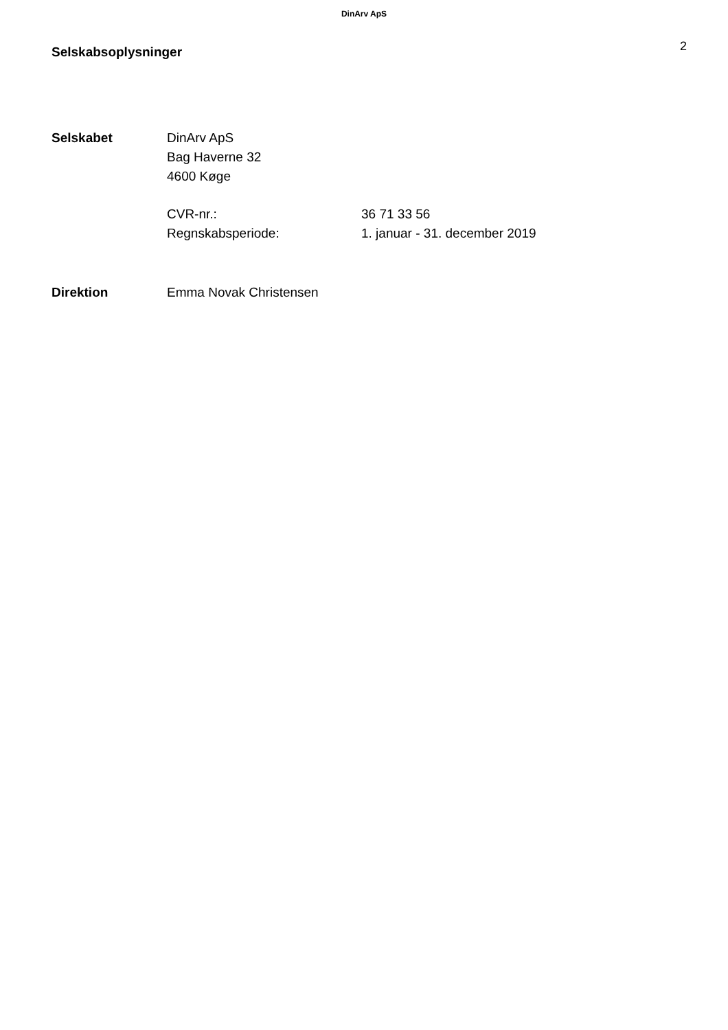DinArv ApS
Selskabsoplysninger
2
Selskabet DinArv ApS
Bag Haverne 32
4600 Køge
CVR-nr.: 36 71 33 56
Regnskabsperiode: 1. januar - 31. december 2019
Direktion Emma Novak Christensen